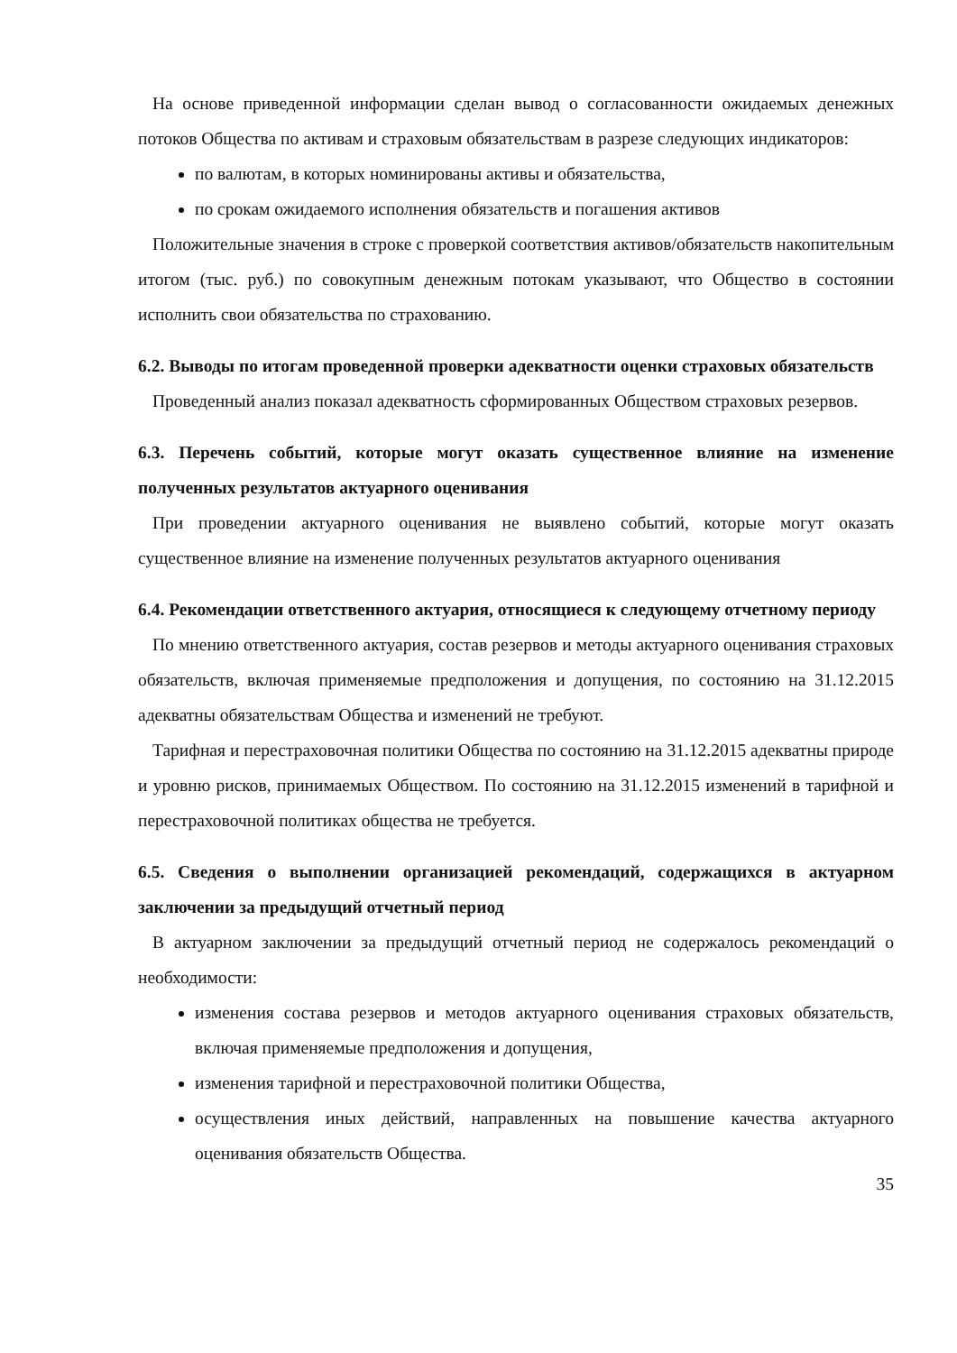На основе приведенной информации сделан вывод о согласованности ожидаемых денежных потоков Общества по активам и страховым обязательствам в разрезе следующих индикаторов:
по валютам, в которых номинированы активы и обязательства,
по срокам ожидаемого исполнения обязательств и погашения активов
Положительные значения в строке с проверкой соответствия активов/обязательств накопительным итогом (тыс. руб.) по совокупным денежным потокам указывают, что Общество в состоянии исполнить свои обязательства по страхованию.
6.2. Выводы по итогам проведенной проверки адекватности оценки страховых обязательств
Проведенный анализ показал адекватность сформированных Обществом страховых резервов.
6.3. Перечень событий, которые могут оказать существенное влияние на изменение полученных результатов актуарного оценивания
При проведении актуарного оценивания не выявлено событий, которые могут оказать существенное влияние на изменение полученных результатов актуарного оценивания
6.4. Рекомендации ответственного актуария, относящиеся к следующему отчетному периоду
По мнению ответственного актуария, состав резервов и методы актуарного оценивания страховых обязательств, включая применяемые предположения и допущения, по состоянию на 31.12.2015 адекватны обязательствам Общества и изменений не требуют.
Тарифная и перестраховочная политики Общества по состоянию на 31.12.2015 адекватны природе и уровню рисков, принимаемых Обществом. По состоянию на 31.12.2015 изменений в тарифной и перестраховочной политиках общества не требуется.
6.5. Сведения о выполнении организацией рекомендаций, содержащихся в актуарном заключении за предыдущий отчетный период
В актуарном заключении за предыдущий отчетный период не содержалось рекомендаций о необходимости:
изменения состава резервов и методов актуарного оценивания страховых обязательств, включая применяемые предположения и допущения,
изменения тарифной и перестраховочной политики Общества,
осуществления иных действий, направленных на повышение качества актуарного оценивания обязательств Общества.
35